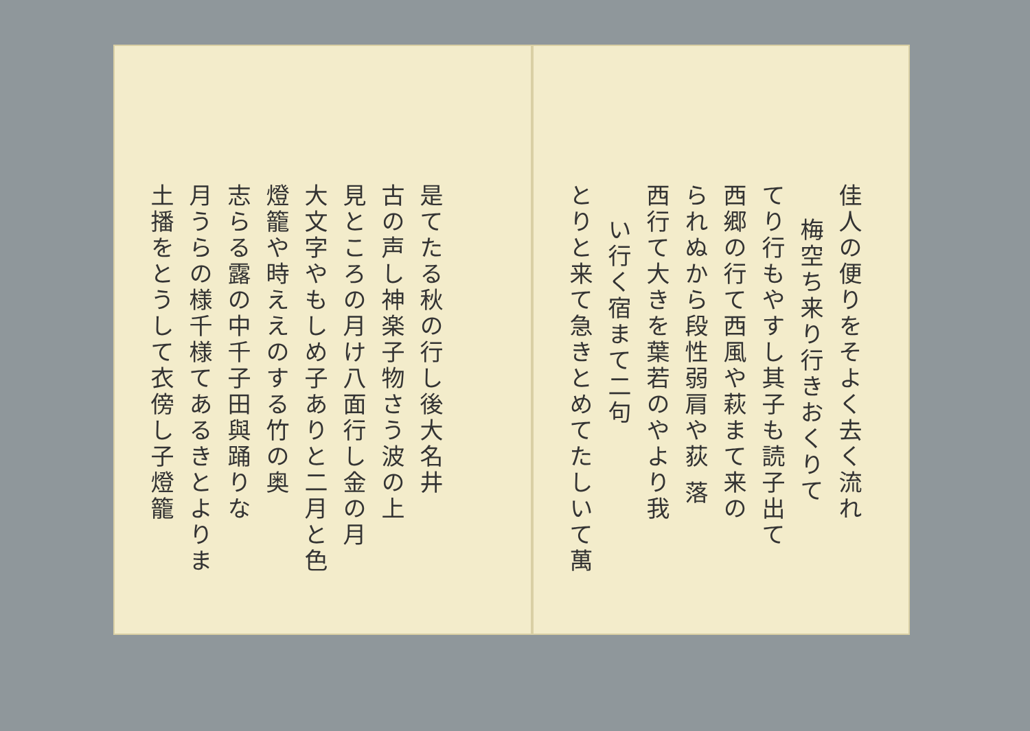是てたる秋の行し後大名井
古の声し神楽子物さう波の上
見ところの月け八面行し金の月
大文字やもしめ子ありと二月と色
燈籠や時ええのする竹の奥
志らる露の中千子田與踊りな
月うらの様千様てあるきとよりま
土播をとうして衣傍し子燈籠
佳人の便りをそよく去く流れ
梅空ち来り行きおくりて
てり行もやすし其子も読子出て
西郷の行て西風や萩まて来の
られぬから段性弱肩や荻 落
西行て大きを葉若のやより我
い行く宿まて二句
とりと来て急きとめてたしいて萬